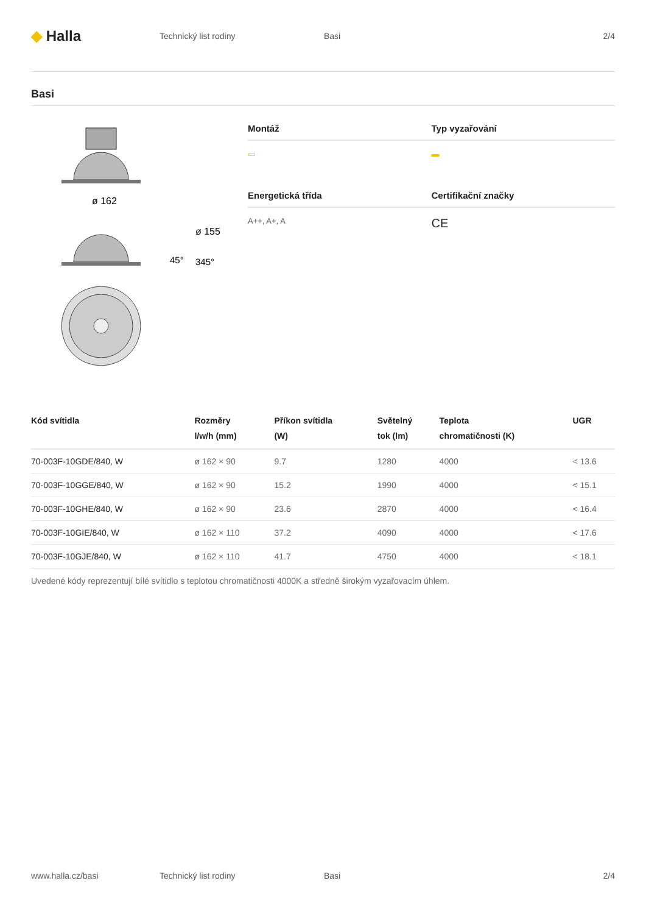◆ Halla
Technický list rodiny Basi 2/4
Basi
ø 162
ø 155
45°
345°
Montáž
Typ vyzařování
▭
▬
Energetická třída
Certifikační značky
A++, A+, A
CE
| Kód svítidla | Rozměry l/w/h (mm) | Příkon svítidla (W) | Světelný tok (lm) | Teplota chromatičnosti (K) | UGR |
| --- | --- | --- | --- | --- | --- |
| 70-003F-10GDE/840, W | ø 162 × 90 | 9.7 | 1280 | 4000 | < 13.6 |
| 70-003F-10GGE/840, W | ø 162 × 90 | 15.2 | 1990 | 4000 | < 15.1 |
| 70-003F-10GHE/840, W | ø 162 × 90 | 23.6 | 2870 | 4000 | < 16.4 |
| 70-003F-10GIE/840, W | ø 162 × 110 | 37.2 | 4090 | 4000 | < 17.6 |
| 70-003F-10GJE/840, W | ø 162 × 110 | 41.7 | 4750 | 4000 | < 18.1 |
Uvedené kódy reprezentují bílé svítidlo s teplotou chromatičnosti 4000K a středně širokým vyzařovacím úhlem.
www.halla.cz/basi Technický list rodiny Basi 2/4